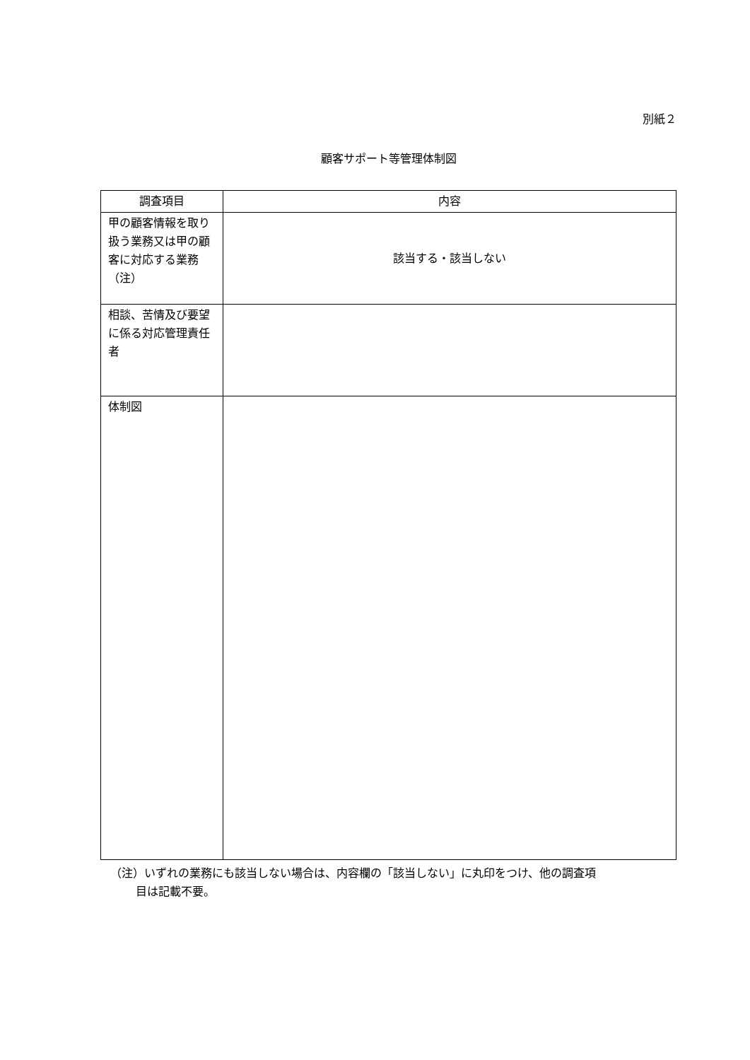別紙２
顧客サポート等管理体制図
| 調査項目 | 内容 |
| --- | --- |
| 甲の顧客情報を取り扱う業務又は甲の顧客に対応する業務（注） | 該当する・該当しない |
| 相談、苦情及び要望に係る対応管理責任者 | |
| 体制図 | |
（注）いずれの業務にも該当しない場合は、内容欄の「該当しない」に丸印をつけ、他の調査項
目は記載不要。